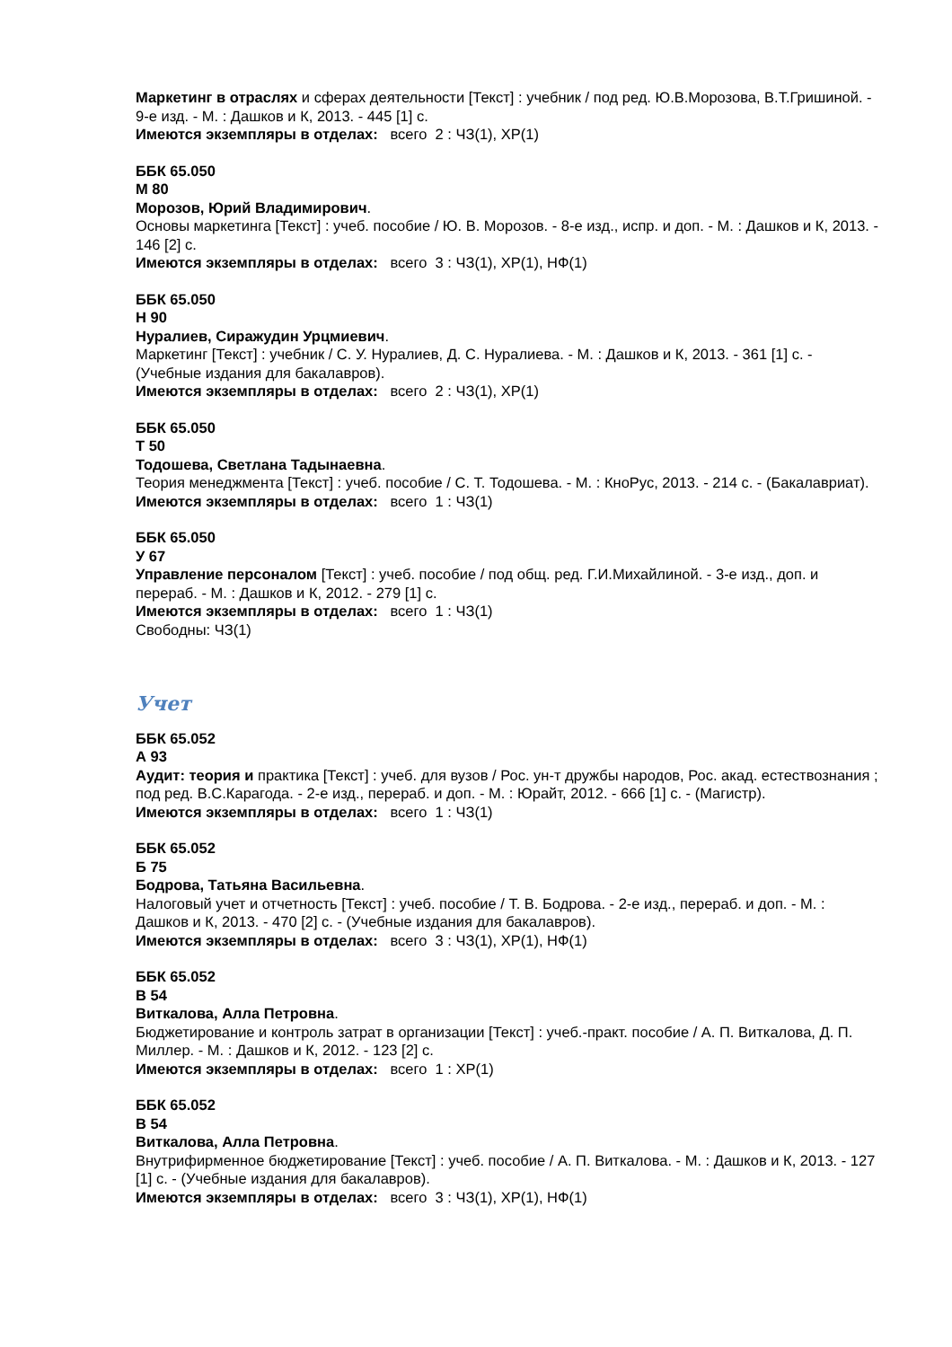Маркетинг в отраслях и сферах деятельности [Текст] : учебник / под ред. Ю.В.Морозова, В.Т.Гришиной. - 9-е изд. - М. : Дашков и К, 2013. - 445 [1] с.
Имеются экземпляры в отделах: всего 2 : ЧЗ(1), ХР(1)
ББК 65.050
М 80
Морозов, Юрий Владимирович.
Основы маркетинга [Текст] : учеб. пособие / Ю. В. Морозов. - 8-е изд., испр. и доп. - М. : Дашков и К, 2013. - 146 [2] с.
Имеются экземпляры в отделах: всего 3 : ЧЗ(1), ХР(1), НФ(1)
ББК 65.050
Н 90
Нуралиев, Сиражудин Урцмиевич.
Маркетинг [Текст] : учебник / С. У. Нуралиев, Д. С. Нуралиева. - М. : Дашков и К, 2013. - 361 [1] с. - (Учебные издания для бакалавров).
Имеются экземпляры в отделах: всего 2 : ЧЗ(1), ХР(1)
ББК 65.050
Т 50
Тодошева, Светлана Тадынаевна.
Теория менеджмента [Текст] : учеб. пособие / С. Т. Тодошева. - М. : КноРус, 2013. - 214 с. - (Бакалавриат).
Имеются экземпляры в отделах: всего 1 : ЧЗ(1)
ББК 65.050
У 67
Управление персоналом [Текст] : учеб. пособие / под общ. ред. Г.И.Михайлиной. - 3-е изд., доп. и перераб. - М. : Дашков и К, 2012. - 279 [1] с.
Имеются экземпляры в отделах: всего 1 : ЧЗ(1)
Свободны: ЧЗ(1)
Учет
ББК 65.052
А 93
Аудит: теория и практика [Текст] : учеб. для вузов / Рос. ун-т дружбы народов, Рос. акад. естествознания ; под ред. В.С.Карагода. - 2-е изд., перераб. и доп. - М. : Юрайт, 2012. - 666 [1] с. - (Магистр).
Имеются экземпляры в отделах: всего 1 : ЧЗ(1)
ББК 65.052
Б 75
Бодрова, Татьяна Васильевна.
Налоговый учет и отчетность [Текст] : учеб. пособие / Т. В. Бодрова. - 2-е изд., перераб. и доп. - М. : Дашков и К, 2013. - 470 [2] с. - (Учебные издания для бакалавров).
Имеются экземпляры в отделах: всего 3 : ЧЗ(1), ХР(1), НФ(1)
ББК 65.052
В 54
Виткалова, Алла Петровна.
Бюджетирование и контроль затрат в организации [Текст] : учеб.-практ. пособие / А. П. Виткалова, Д. П. Миллер. - М. : Дашков и К, 2012. - 123 [2] с.
Имеются экземпляры в отделах: всего 1 : ХР(1)
ББК 65.052
В 54
Виткалова, Алла Петровна.
Внутрифирменное бюджетирование [Текст] : учеб. пособие / А. П. Виткалова. - М. : Дашков и К, 2013. - 127 [1] с. - (Учебные издания для бакалавров).
Имеются экземпляры в отделах: всего 3 : ЧЗ(1), ХР(1), НФ(1)